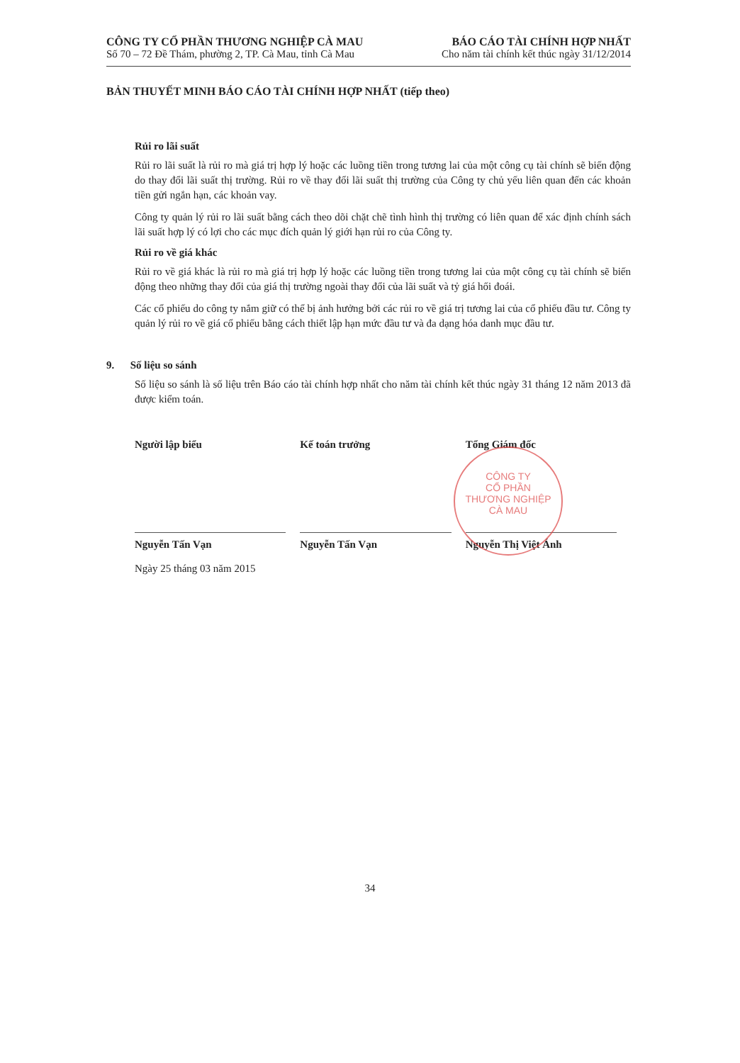CÔNG TY CỔ PHẦN THƯƠNG NGHIỆP CÀ MAU
Số 70 – 72 Đề Thám, phường 2, TP. Cà Mau, tỉnh Cà Mau
BÁO CÁO TÀI CHÍNH HỢP NHẤT
Cho năm tài chính kết thúc ngày 31/12/2014
BẢN THUYẾT MINH BÁO CÁO TÀI CHÍNH HỢP NHẤT (tiếp theo)
Rủi ro lãi suất
Rủi ro lãi suất là rủi ro mà giá trị hợp lý hoặc các luồng tiền trong tương lai của một công cụ tài chính sẽ biến động do thay đổi lãi suất thị trường. Rủi ro về thay đổi lãi suất thị trường của Công ty chủ yếu liên quan đến các khoản tiền gửi ngắn hạn, các khoản vay.
Công ty quản lý rủi ro lãi suất bằng cách theo dõi chặt chẽ tình hình thị trường có liên quan để xác định chính sách lãi suất hợp lý có lợi cho các mục đích quản lý giới hạn rủi ro của Công ty.
Rủi ro về giá khác
Rủi ro về giá khác là rủi ro mà giá trị hợp lý hoặc các luồng tiền trong tương lai của một công cụ tài chính sẽ biến động theo những thay đổi của giá thị trường ngoài thay đổi của lãi suất và tỷ giá hối đoái.
Các cổ phiếu do công ty nắm giữ có thể bị ảnh hưởng bởi các rủi ro về giá trị tương lai của cổ phiếu đầu tư. Công ty quản lý rủi ro về giá cổ phiếu bằng cách thiết lập hạn mức đầu tư và đa dạng hóa danh mục đầu tư.
9. Số liệu so sánh
Số liệu so sánh là số liệu trên Báo cáo tài chính hợp nhất cho năm tài chính kết thúc ngày 31 tháng 12 năm 2013 đã được kiểm toán.
Người lập biểu
Nguyễn Tấn Vạn
Ngày 25 tháng 03 năm 2015
Kế toán trưởng
Nguyễn Tấn Vạn
Tổng Giám đốc
Nguyễn Thị Việt Ánh
CÔNG TY
CỔ PHẦN
THƯƠNG NGHIỆP
CÀ MAU
34